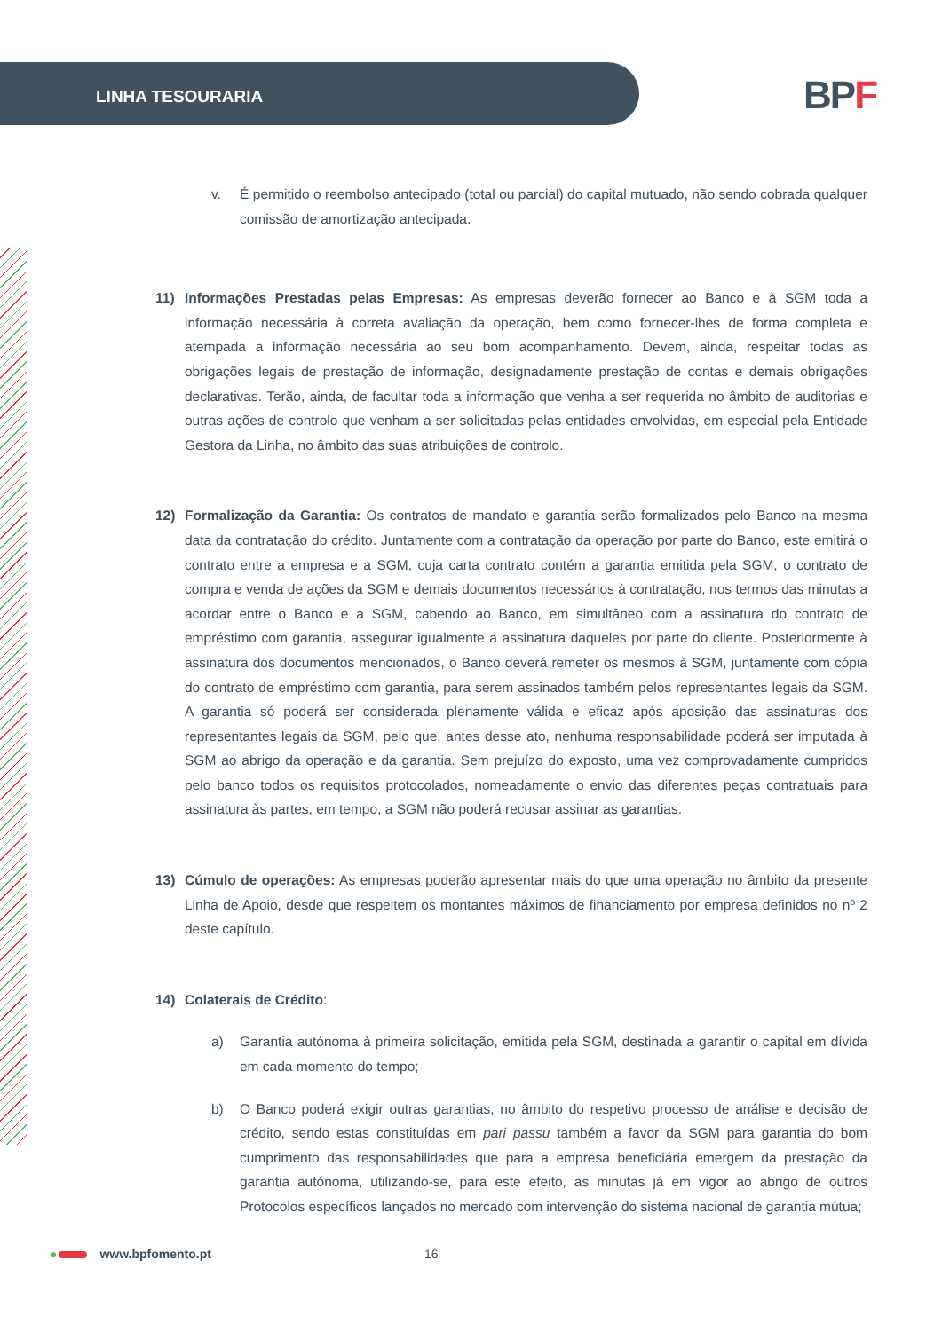LINHA TESOURARIA BPF
v. É permitido o reembolso antecipado (total ou parcial) do capital mutuado, não sendo cobrada qualquer comissão de amortização antecipada.
11) Informações Prestadas pelas Empresas: As empresas deverão fornecer ao Banco e à SGM toda a informação necessária à correta avaliação da operação, bem como fornecer-lhes de forma completa e atempada a informação necessária ao seu bom acompanhamento. Devem, ainda, respeitar todas as obrigações legais de prestação de informação, designadamente prestação de contas e demais obrigações declarativas. Terão, ainda, de facultar toda a informação que venha a ser requerida no âmbito de auditorias e outras ações de controlo que venham a ser solicitadas pelas entidades envolvidas, em especial pela Entidade Gestora da Linha, no âmbito das suas atribuições de controlo.
12) Formalização da Garantia: Os contratos de mandato e garantia serão formalizados pelo Banco na mesma data da contratação do crédito. Juntamente com a contratação da operação por parte do Banco, este emitirá o contrato entre a empresa e a SGM, cuja carta contrato contém a garantia emitida pela SGM, o contrato de compra e venda de ações da SGM e demais documentos necessários à contratação, nos termos das minutas a acordar entre o Banco e a SGM, cabendo ao Banco, em simultâneo com a assinatura do contrato de empréstimo com garantia, assegurar igualmente a assinatura daqueles por parte do cliente. Posteriormente à assinatura dos documentos mencionados, o Banco deverá remeter os mesmos à SGM, juntamente com cópia do contrato de empréstimo com garantia, para serem assinados também pelos representantes legais da SGM. A garantia só poderá ser considerada plenamente válida e eficaz após aposição das assinaturas dos representantes legais da SGM, pelo que, antes desse ato, nenhuma responsabilidade poderá ser imputada à SGM ao abrigo da operação e da garantia. Sem prejuízo do exposto, uma vez comprovadamente cumpridos pelo banco todos os requisitos protocolados, nomeadamente o envio das diferentes peças contratuais para assinatura às partes, em tempo, a SGM não poderá recusar assinar as garantias.
13) Cúmulo de operações: As empresas poderão apresentar mais do que uma operação no âmbito da presente Linha de Apoio, desde que respeitem os montantes máximos de financiamento por empresa definidos no nº 2 deste capítulo.
14) Colaterais de Crédito:
a) Garantia autónoma à primeira solicitação, emitida pela SGM, destinada a garantir o capital em dívida em cada momento do tempo;
b) O Banco poderá exigir outras garantias, no âmbito do respetivo processo de análise e decisão de crédito, sendo estas constituídas em pari passu também a favor da SGM para garantia do bom cumprimento das responsabilidades que para a empresa beneficiária emergem da prestação da garantia autónoma, utilizando-se, para este efeito, as minutas já em vigor ao abrigo de outros Protocolos específicos lançados no mercado com intervenção do sistema nacional de garantia mútua;
● www.bpfomento.pt 16